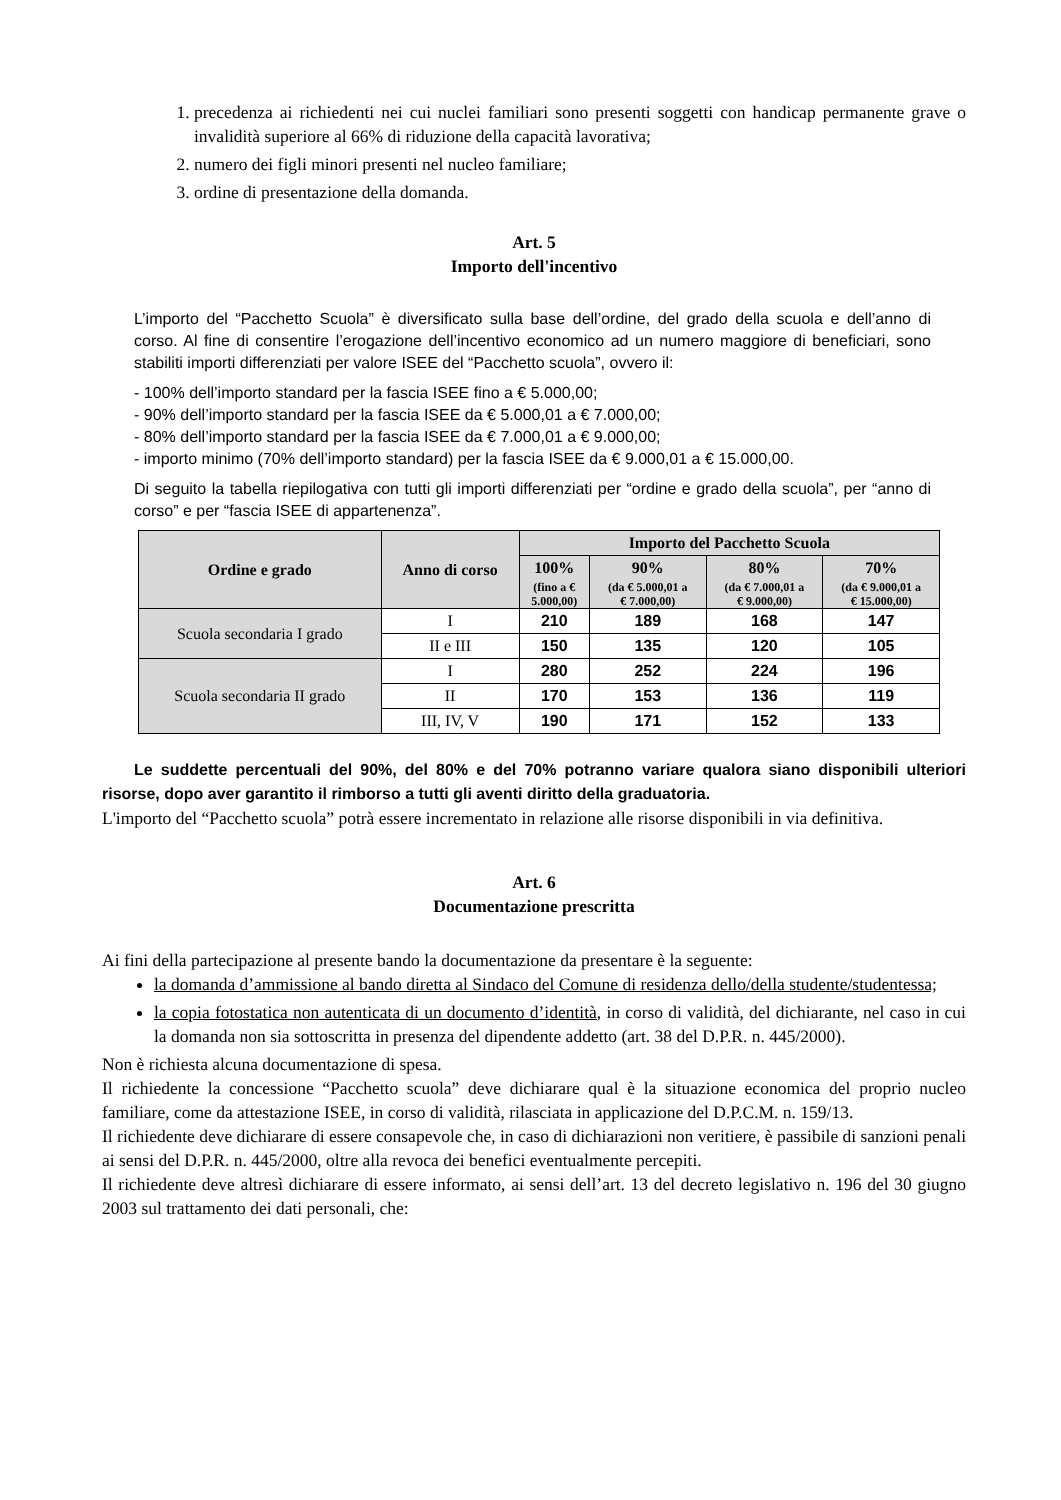1. precedenza ai richiedenti nei cui nuclei familiari sono presenti soggetti con handicap permanente grave o invalidità superiore al 66% di riduzione della capacità lavorativa;
2. numero dei figli minori presenti nel nucleo familiare;
3. ordine di presentazione della domanda.
Art. 5
Importo dell'incentivo
L’importo del “Pacchetto Scuola” è diversificato sulla base dell’ordine, del grado della scuola e dell’anno di corso. Al fine di consentire l’erogazione dell’incentivo economico ad un numero maggiore di beneficiari, sono stabiliti importi differenziati per valore ISEE del “Pacchetto scuola”, ovvero il:
- 100% dell’importo standard per la fascia ISEE fino a € 5.000,00;
- 90% dell’importo standard per la fascia ISEE da € 5.000,01 a € 7.000,00;
- 80% dell’importo standard per la fascia ISEE da € 7.000,01 a € 9.000,00;
- importo minimo (70% dell’importo standard) per la fascia ISEE da € 9.000,01 a € 15.000,00.
Di seguito la tabella riepilogativa con tutti gli importi differenziati per “ordine e grado della scuola”, per “anno di corso” e per “fascia ISEE di appartenenza”.
| Ordine e grado | Anno di corso | Importo del Pacchetto Scuola | | | |
| --- | --- | --- | --- | --- | --- |
| | | 100% (fino a € 5.000,00) | 90% (da € 5.000,01 a € 7.000,00) | 80% (da € 7.000,01 a € 9.000,00) | 70% (da € 9.000,01 a € 15.000,00) |
| Scuola secondaria I grado | I | 210 | 189 | 168 | 147 |
| | II e III | 150 | 135 | 120 | 105 |
| Scuola secondaria II grado | I | 280 | 252 | 224 | 196 |
| | II | 170 | 153 | 136 | 119 |
| | III, IV, V | 190 | 171 | 152 | 133 |
Le suddette percentuali del 90%, del 80% e del 70% potranno variare qualora siano disponibili ulteriori risorse, dopo aver garantito il rimborso a tutti gli aventi diritto della graduatoria.
L'importo del “Pacchetto scuola” potrà essere incrementato in relazione alle risorse disponibili in via definitiva.
Art. 6
Documentazione prescritta
Ai fini della partecipazione al presente bando la documentazione da presentare è la seguente:
la domanda d’ammissione al bando diretta al Sindaco del Comune di residenza dello/della studente/studentessa;
la copia fotostatica non autenticata di un documento d’identità, in corso di validità, del dichiarante, nel caso in cui la domanda non sia sottoscritta in presenza del dipendente addetto (art. 38 del D.P.R. n. 445/2000).
Non è richiesta alcuna documentazione di spesa.
Il richiedente la concessione “Pacchetto scuola” deve dichiarare qual è la situazione economica del proprio nucleo familiare, come da attestazione ISEE, in corso di validità, rilasciata in applicazione del D.P.C.M. n. 159/13.
Il richiedente deve dichiarare di essere consapevole che, in caso di dichiarazioni non veritiere, è passibile di sanzioni penali ai sensi del D.P.R. n. 445/2000, oltre alla revoca dei benefici eventualmente percepiti.
Il richiedente deve altresì dichiarare di essere informato, ai sensi dell’art. 13 del decreto legislativo n. 196 del 30 giugno 2003 sul trattamento dei dati personali, che: